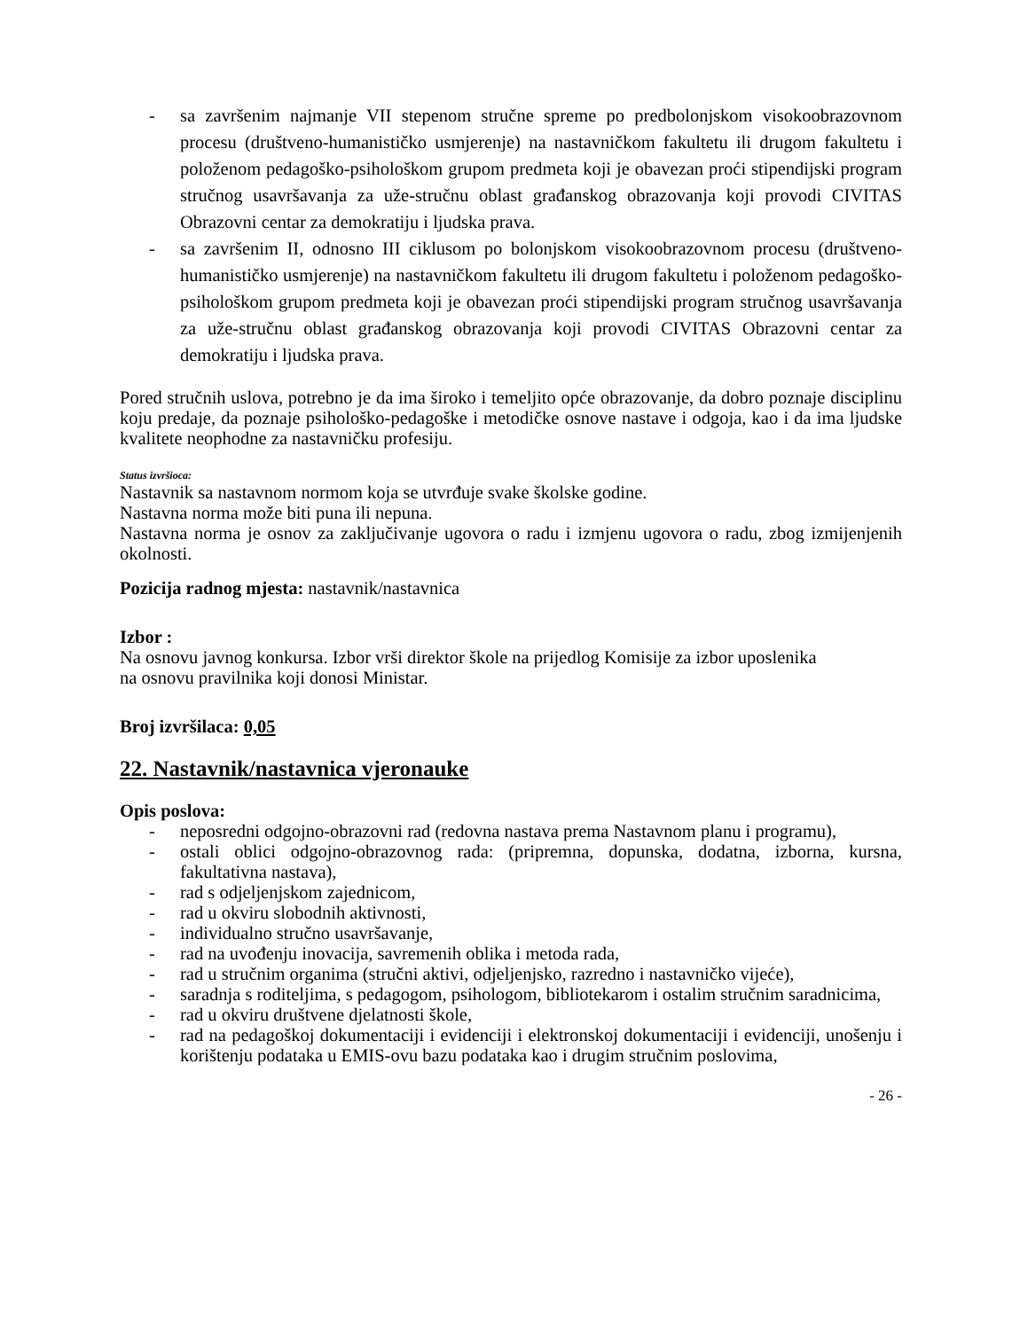- sa završenim najmanje VII stepenom stručne spreme po predbolonjskom visokoobrazovnom procesu (društveno-humanističko usmjerenje) na nastavničkom fakultetu ili drugom fakultetu i položenom pedagoško-psihološkom grupom predmeta koji je obavezan proći stipendijski program stručnog usavršavanja za uže-stručnu oblast građanskog obrazovanja koji provodi CIVITAS Obrazovni centar za demokratiju i ljudska prava.
- sa završenim II, odnosno III ciklusom po bolonjskom visokoobrazovnom procesu (društveno-humanističko usmjerenje) na nastavničkom fakultetu ili drugom fakultetu i položenom pedagoško-psihološkom grupom predmeta koji je obavezan proći stipendijski program stručnog usavršavanja za uže-stručnu oblast građanskog obrazovanja koji provodi CIVITAS Obrazovni centar za demokratiju i ljudska prava.
Pored stručnih uslova, potrebno je da ima široko i temeljito opće obrazovanje, da dobro poznaje disciplinu koju predaje, da poznaje psihološko-pedagoške i metodičke osnove nastave i odgoja, kao i da ima ljudske kvalitete neophodne za nastavničku profesiju.
Status izvršioca:
Nastavnik sa nastavnom normom koja se utvrđuje svake školske godine.
Nastavna norma može biti puna ili nepuna.
Nastavna norma je osnov za zaključivanje ugovora o radu i izmjenu ugovora o radu, zbog izmijenjenih okolnosti.
Pozicija radnog mjesta: nastavnik/nastavnica
Izbor :
Na osnovu javnog konkursa. Izbor vrši direktor škole na prijedlog Komisije za izbor uposlenika
na osnovu pravilnika koji donosi Ministar.
Broj izvršilaca: 0,05
22. Nastavnik/nastavnica vjeronauke
Opis poslova:
- neposredni odgojno-obrazovni rad (redovna nastava prema Nastavnom planu i programu),
- ostali oblici odgojno-obrazovnog rada: (pripremna, dopunska, dodatna, izborna, kursna, fakultativna nastava),
- rad s odjeljenjskom zajednicom,
- rad u okviru slobodnih aktivnosti,
- individualno stručno usavršavanje,
- rad na uvođenju inovacija, savremenih oblika i metoda rada,
- rad u stručnim organima (stručni aktivi, odjeljenjsko, razredno i nastavničko vijeće),
- saradnja s roditeljima, s pedagogom, psihologom, bibliotekarom i ostalim stručnim saradnicima,
- rad u okviru društvene djelatnosti škole,
- rad na pedagoškoj dokumentaciji i evidenciji i elektronskoj dokumentaciji i evidenciji, unošenju i korištenju podataka u EMIS-ovu bazu podataka kao i drugim stručnim poslovima,
- 26 -